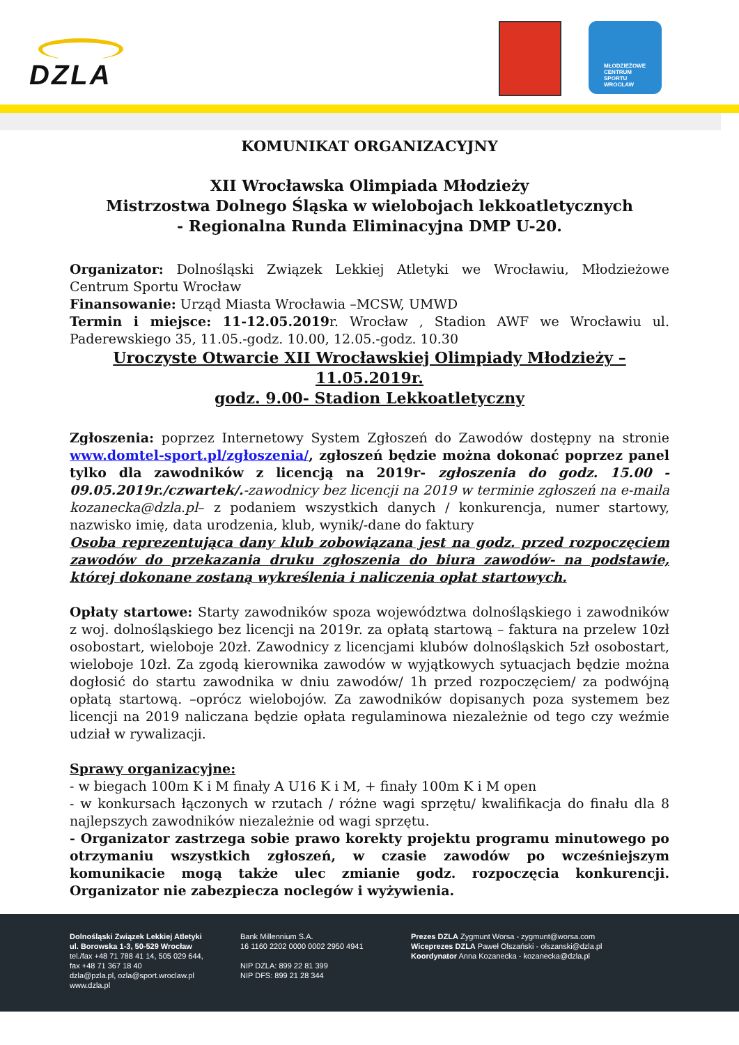DZLA
MŁODZIEŻOWE
CENTRUM
SPORTU
WROCŁAW
KOMUNIKAT ORGANIZACYJNY
XII Wrocławska Olimpiada Młodzieży
Mistrzostwa Dolnego Śląska w wielobojach lekkoatletycznych
- Regionalna Runda Eliminacyjna DMP U-20.
Organizator: Dolnośląski Związek Lekkiej Atletyki we Wrocławiu, Młodzieżowe Centrum Sportu Wrocław
Finansowanie: Urząd Miasta Wrocławia –MCSW, UMWD
Termin i miejsce: 11-12.05.2019r. Wrocław , Stadion AWF we Wrocławiu ul. Paderewskiego 35, 11.05.-godz. 10.00, 12.05.-godz. 10.30
Uroczyste Otwarcie XII Wrocławskiej Olimpiady Młodzieży – 11.05.2019r.
godz. 9.00- Stadion Lekkoatletyczny
Zgłoszenia: poprzez Internetowy System Zgłoszeń do Zawodów dostępny na stronie www.domtel-sport.pl/zgłoszenia/, zgłoszeń będzie można dokonać poprzez panel tylko dla zawodników z licencją na 2019r- zgłoszenia do godz. 15.00 - 09.05.2019r./czwartek/.-zawodnicy bez licencji na 2019 w terminie zgłoszeń na e-maila kozanecka@dzla.pl– z podaniem wszystkich danych / konkurencja, numer startowy, nazwisko imię, data urodzenia, klub, wynik/-dane do faktury
Osoba reprezentująca dany klub zobowiązana jest na godz. przed rozpoczęciem zawodów do przekazania druku zgłoszenia do biura zawodów- na podstawie, której dokonane zostaną wykreślenia i naliczenia opłat startowych.
Opłaty startowe: Starty zawodników spoza województwa dolnośląskiego i zawodników z woj. dolnośląskiego bez licencji na 2019r. za opłatą startową – faktura na przelew 10zł osobostart, wieloboje 20zł. Zawodnicy z licencjami klubów dolnośląskich 5zł osobostart, wieloboje 10zł. Za zgodą kierownika zawodów w wyjątkowych sytuacjach będzie można dogłosić do startu zawodnika w dniu zawodów/ 1h przed rozpoczęciem/ za podwójną opłatą startową. –oprócz wielobojów. Za zawodników dopisanych poza systemem bez licencji na 2019 naliczana będzie opłata regulaminowa niezależnie od tego czy weźmie udział w rywalizacji.
Sprawy organizacyjne:
- w biegach 100m K i M finały A U16 K i M, + finały 100m K i M open
- w konkursach łączonych w rzutach / różne wagi sprzętu/ kwalifikacja do finału dla 8 najlepszych zawodników niezależnie od wagi sprzętu.
- Organizator zastrzega sobie prawo korekty projektu programu minutowego po otrzymaniu wszystkich zgłoszeń, w czasie zawodów po wcześniejszym komunikacie mogą także ulec zmianie godz. rozpoczęcia konkurencji. Organizator nie zabezpiecza noclegów i wyżywienia.
Dolnośląski Związek Lekkiej Atletyki
ul. Borowska 1-3, 50-529 Wrocław
tel./fax +48 71 788 41 14, 505 029 644,
fax +48 71 367 18 40
dzla@pzla.pl, ozla@sport.wroclaw.pl
www.dzla.pl
Bank Millennium S.A.
16 1160 2202 0000 0002 2950 4941
NIP DZLA: 899 22 81 399
NIP DFS: 899 21 28 344
Prezes DZLA Zygmunt Worsa - zygmunt@worsa.com
Wiceprezes DZLA Paweł Olszański - olszanski@dzla.pl
Koordynator Anna Kozanecka - kozanecka@dzla.pl